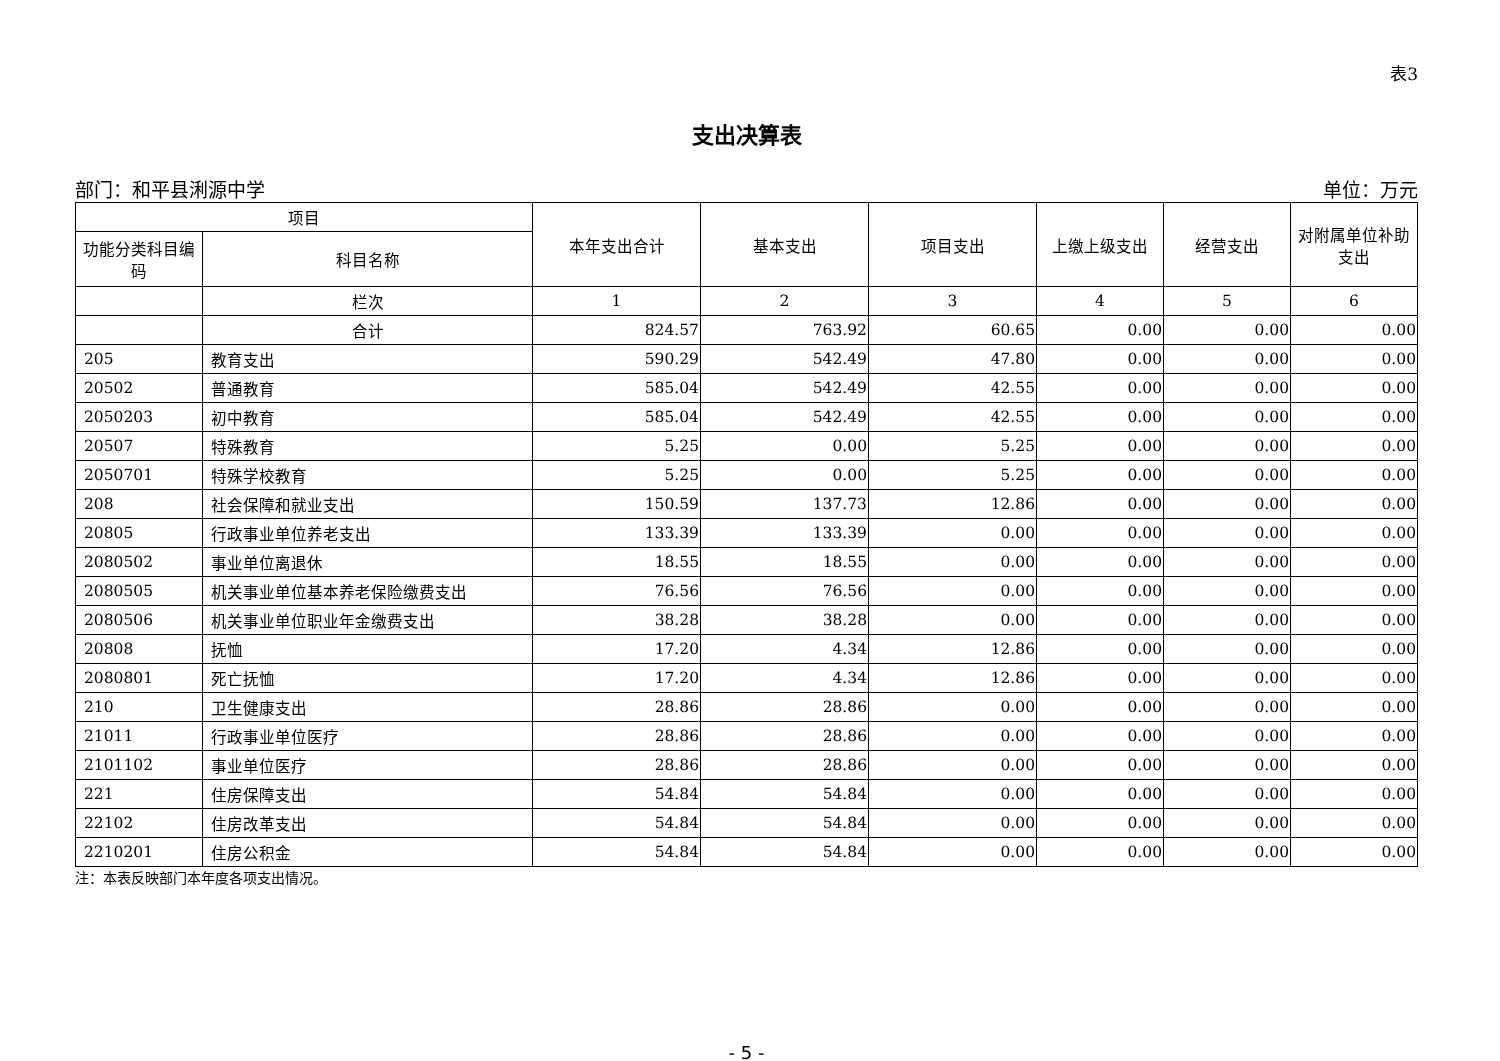表3
支出决算表
部门：和平县浰源中学 单位：万元
| 项目 | | 本年支出合计 | 基本支出 | 项目支出 | 上缴上级支出 | 经营支出 | 对附属单位补助支出 |
| --- | --- | --- | --- | --- | --- | --- | --- |
| 功能分类科目编码 | 科目名称 | | | | | | |
| | 栏次 | 1 | 2 | 3 | 4 | 5 | 6 |
| | 合计 | 824.57 | 763.92 | 60.65 | 0.00 | 0.00 | 0.00 |
| 205 | 教育支出 | 590.29 | 542.49 | 47.80 | 0.00 | 0.00 | 0.00 |
| 20502 | 普通教育 | 585.04 | 542.49 | 42.55 | 0.00 | 0.00 | 0.00 |
| 2050203 | 初中教育 | 585.04 | 542.49 | 42.55 | 0.00 | 0.00 | 0.00 |
| 20507 | 特殊教育 | 5.25 | 0.00 | 5.25 | 0.00 | 0.00 | 0.00 |
| 2050701 | 特殊学校教育 | 5.25 | 0.00 | 5.25 | 0.00 | 0.00 | 0.00 |
| 208 | 社会保障和就业支出 | 150.59 | 137.73 | 12.86 | 0.00 | 0.00 | 0.00 |
| 20805 | 行政事业单位养老支出 | 133.39 | 133.39 | 0.00 | 0.00 | 0.00 | 0.00 |
| 2080502 | 事业单位离退休 | 18.55 | 18.55 | 0.00 | 0.00 | 0.00 | 0.00 |
| 2080505 | 机关事业单位基本养老保险缴费支出 | 76.56 | 76.56 | 0.00 | 0.00 | 0.00 | 0.00 |
| 2080506 | 机关事业单位职业年金缴费支出 | 38.28 | 38.28 | 0.00 | 0.00 | 0.00 | 0.00 |
| 20808 | 抚恤 | 17.20 | 4.34 | 12.86 | 0.00 | 0.00 | 0.00 |
| 2080801 | 死亡抚恤 | 17.20 | 4.34 | 12.86 | 0.00 | 0.00 | 0.00 |
| 210 | 卫生健康支出 | 28.86 | 28.86 | 0.00 | 0.00 | 0.00 | 0.00 |
| 21011 | 行政事业单位医疗 | 28.86 | 28.86 | 0.00 | 0.00 | 0.00 | 0.00 |
| 2101102 | 事业单位医疗 | 28.86 | 28.86 | 0.00 | 0.00 | 0.00 | 0.00 |
| 221 | 住房保障支出 | 54.84 | 54.84 | 0.00 | 0.00 | 0.00 | 0.00 |
| 22102 | 住房改革支出 | 54.84 | 54.84 | 0.00 | 0.00 | 0.00 | 0.00 |
| 2210201 | 住房公积金 | 54.84 | 54.84 | 0.00 | 0.00 | 0.00 | 0.00 |
注：本表反映部门本年度各项支出情况。
- 5 -